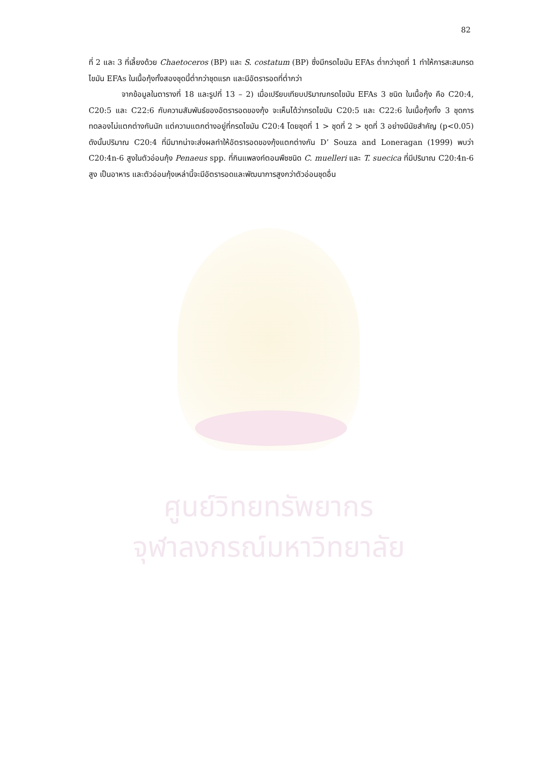ศูนย์วิทยทรัพยากร
จุฬาลงกรณ์มหาวิทยาลัย
82
ที่ 2 และ 3 ที่เลี้ยงด้วย Chaetoceros (BP) และ S. costatum (BP) ซึ่งมีกรดไขมัน EFAs ต่ำกว่าชุดที่ 1 ทำให้การสะสมกรดไขมัน EFAs ในเนื้อกุ้งทั้งสองชุดนี้ต่ำกว่าชุดแรก และมีอัตรารอดที่ต่ำกว่า
จากข้อมูลในตารางที่ 18 และรูปที่ 13 – 2) เมื่อเปรียบเทียบปริมาณกรดไขมัน EFAs 3 ชนิด ในเนื้อกุ้ง คือ C20:4, C20:5 และ C22:6 กับความสัมพันธ์ของอัตรารอดของกุ้ง จะเห็นได้ว่ากรดไขมัน C20:5 และ C22:6 ในเนื้อกุ้งทั้ง 3 ชุดการทดลองไม่แตกต่างกันนัก แต่ความแตกต่างอยู่ที่กรดไขมัน C20:4 โดยชุดที่ 1 > ชุดที่ 2 > ชุดที่ 3 อย่างมีนัยสำคัญ (p<0.05) ดังนั้นปริมาณ C20:4 ที่มีมากน่าจะส่งผลทำให้อัตรารอดของกุ้งแตกต่างกัน D’ Souza and Loneragan (1999) พบว่า C20:4n-6 สูงในตัวอ่อนกุ้ง Penaeus spp. ที่กินแพลงก์ตอนพืชชนิด C. muelleri และ T. suecica ที่มีปริมาณ C20:4n-6 สูง เป็นอาหาร และตัวอ่อนกุ้งเหล่านี้จะมีอัตรารอดและพัฒนาการสูงกว่าตัวอ่อนชุดอื่น